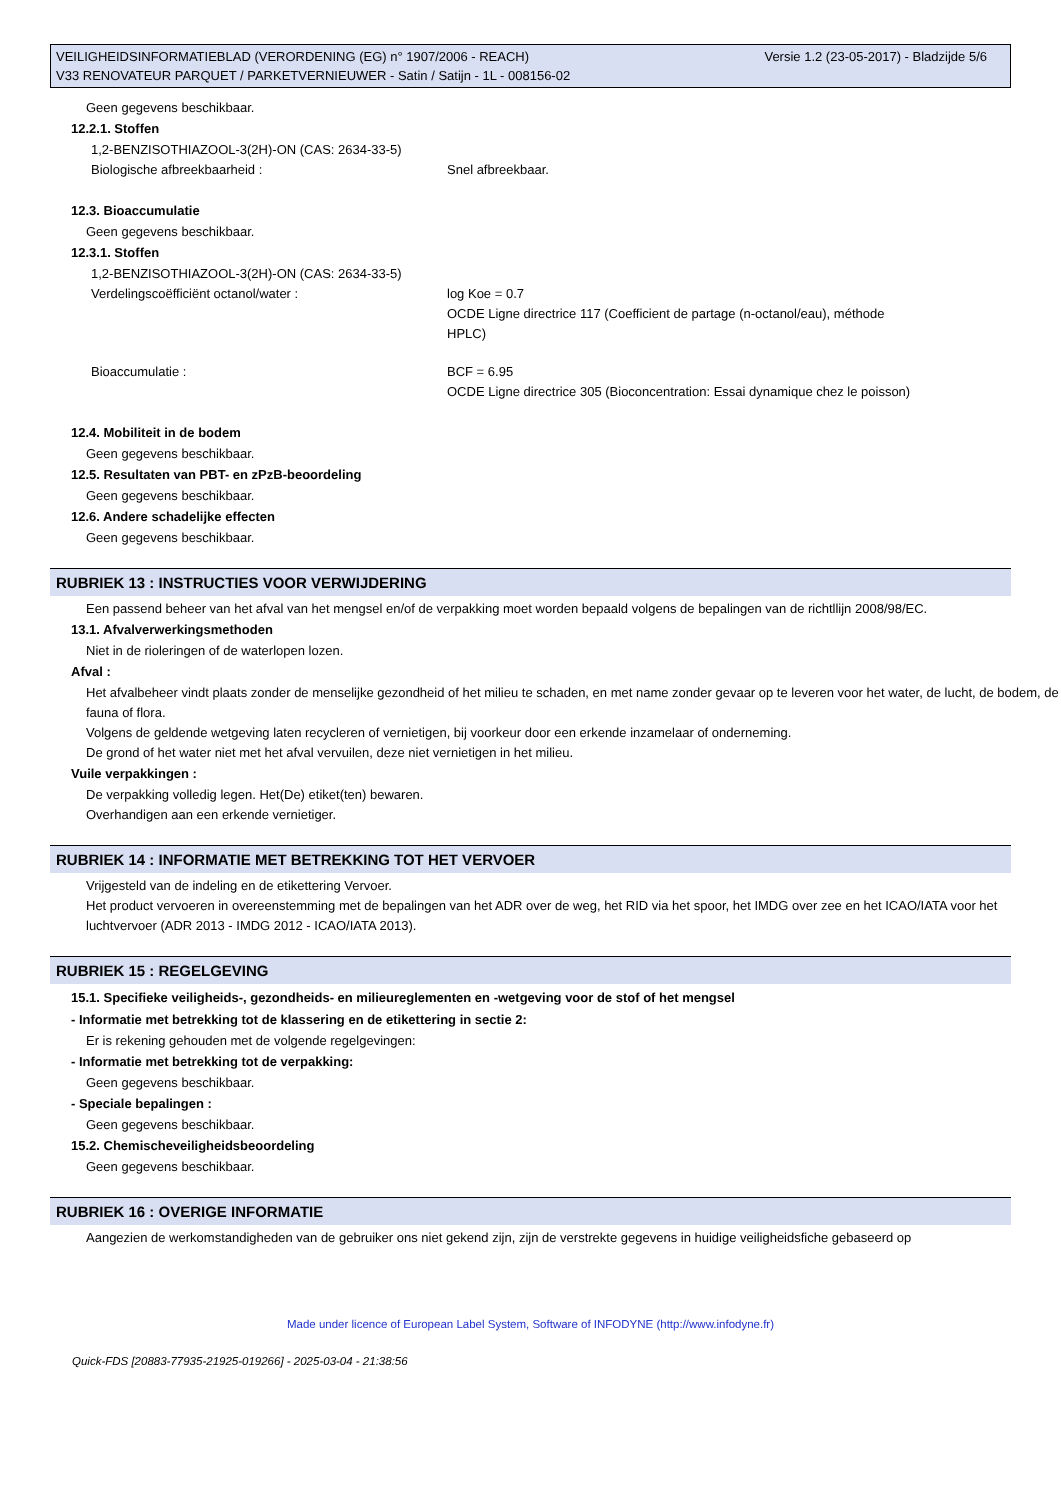Versie 1.2 (23-05-2017) - Bladzijde 5/6 VEILIGHEIDSINFORMATIEBLAD (VERORDENING (EG) n° 1907/2006 - REACH)
V33 RENOVATEUR PARQUET / PARKETVERNIEUWER - Satin / Satijn - 1L - 008156-02
Geen gegevens beschikbaar.
12.2.1. Stoffen
1,2-BENZISOTHIAZOOL-3(2H)-ON (CAS: 2634-33-5)
Biologische afbreekbaarheid : Snel afbreekbaar.
12.3. Bioaccumulatie
Geen gegevens beschikbaar.
12.3.1. Stoffen
1,2-BENZISOTHIAZOOL-3(2H)-ON (CAS: 2634-33-5)
Verdelingscoëfficiënt octanol/water : log Koe = 0.7
OCDE Ligne directrice 117 (Coefficient de partage (n-octanol/eau), méthode HPLC)
Bioaccumulatie : BCF = 6.95
OCDE Ligne directrice 305 (Bioconcentration: Essai dynamique chez le poisson)
12.4. Mobiliteit in de bodem
Geen gegevens beschikbaar.
12.5. Resultaten van PBT- en zPzB-beoordeling
Geen gegevens beschikbaar.
12.6. Andere schadelijke effecten
Geen gegevens beschikbaar.
RUBRIEK 13 : INSTRUCTIES VOOR VERWIJDERING
Een passend beheer van het afval van het mengsel en/of de verpakking moet worden bepaald volgens de bepalingen van de richtllijn 2008/98/EC.
13.1. Afvalverwerkingsmethoden
Niet in de rioleringen of de waterlopen lozen.
Afval :
Het afvalbeheer vindt plaats zonder de menselijke gezondheid of het milieu te schaden, en met name zonder gevaar op te leveren voor het water, de lucht, de bodem, de fauna of flora.
Volgens de geldende wetgeving laten recycleren of vernietigen, bij voorkeur door een erkende inzamelaar of onderneming.
De grond of het water niet met het afval vervuilen, deze niet vernietigen in het milieu.
Vuile verpakkingen :
De verpakking volledig legen. Het(De) etiket(ten) bewaren.
Overhandigen aan een erkende vernietiger.
RUBRIEK 14 : INFORMATIE MET BETREKKING TOT HET VERVOER
Vrijgesteld van de indeling en de etikettering Vervoer.
Het product vervoeren in overeenstemming met de bepalingen van het ADR over de weg, het RID via het spoor, het IMDG over zee en het ICAO/IATA voor het luchtvervoer (ADR 2013 - IMDG 2012 - ICAO/IATA 2013).
RUBRIEK 15 : REGELGEVING
15.1. Specifieke veiligheids-, gezondheids- en milieureglementen en -wetgeving voor de stof of het mengsel
- Informatie met betrekking tot de klassering en de etikettering in sectie 2:
Er is rekening gehouden met de volgende regelgevingen:
- Informatie met betrekking tot de verpakking:
Geen gegevens beschikbaar.
- Speciale bepalingen :
Geen gegevens beschikbaar.
15.2. Chemischeveiligheidsbeoordeling
Geen gegevens beschikbaar.
RUBRIEK 16 : OVERIGE INFORMATIE
Aangezien de werkomstandigheden van de gebruiker ons niet gekend zijn, zijn de verstrekte gegevens in huidige veiligheidsfiche gebaseerd op
Made under licence of European Label System, Software of INFODYNE (http://www.infodyne.fr)
Quick-FDS [20883-77935-21925-019266] - 2025-03-04 - 21:38:56